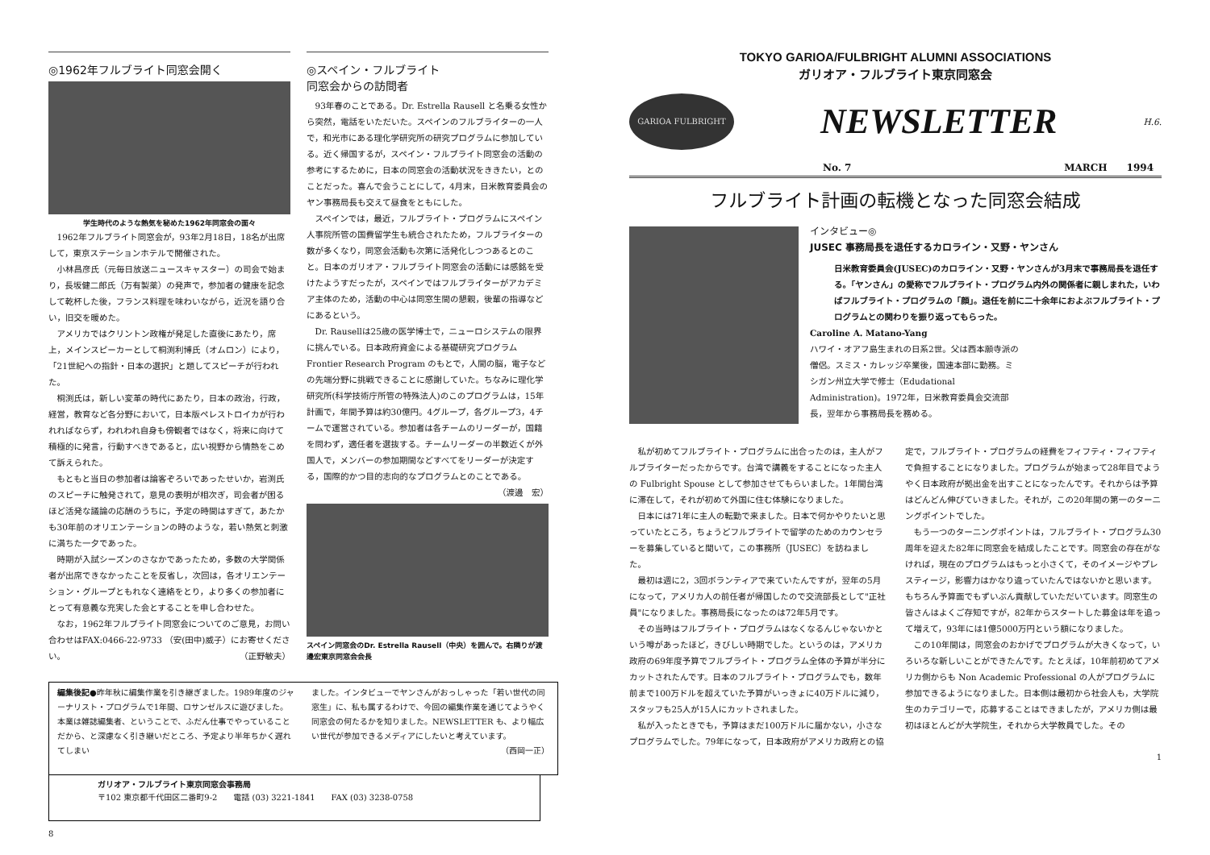◎1962年フルブライト同窓会開く
学生時代のような熱気を秘めた1962年同窓会の面々
1962年フルブライト同窓会が，93年2月18日，18名が出席して，東京ステーションホテルで開催された。
小林昌彦氏（元毎日放送ニュースキャスター）の司会で始まり，長坂健二郎氏（万有製薬）の発声で，参加者の健康を記念して乾杯した後，フランス料理を味わいながら，近況を語り合い，旧交を暖めた。
アメリカではクリントン政権が発足した直後にあたり，席上，メインスピーカーとして桐渕利博氏（オムロン）により，「21世紀への指針・日本の選択」と題してスピーチが行われた。
桐渕氏は，新しい変革の時代にあたり，日本の政治，行政，経営，教育など各分野において，日本版ペレストロイカが行われればならず，われわれ自身も傍観者ではなく，将来に向けて積極的に発言，行動すべきであると，広い視野から情熱をこめて訴えられた。
もともと当日の参加者は論客ぞろいであったせいか，岩渕氏のスピーチに触発されて，意見の表明が相次ぎ，司会者が困るほど活発な議論の応酬のうちに，予定の時間はすぎて，あたかも30年前のオリエンテーションの時のような，若い熱気と刺激に満ちた一夕であった。
時期が入試シーズンのさなかであったため，多数の大学関係者が出席できなかったことを反省し，次回は，各オリエンテーション・グループともれなく連絡をとり，より多くの参加者にとって有意義な充実した会とすることを申し合わせた。
なお，1962年フルブライト同窓会についてのご意見，お問い合わせはFAX:0466-22-9733 （安(田中)威子）にお寄せください。 （正野敏夫）
◎スペイン・フルブライト
同窓会からの訪問者
93年春のことである。Dr. Estrella Rausell と名乗る女性から突然，電話をいただいた。スペインのフルブライターの一人で，和光市にある理化学研究所の研究プログラムに参加している。近く帰国するが，スペイン・フルブライト同窓会の活動の参考にするために，日本の同窓会の活動状況をききたい，とのことだった。喜んで会うことにして，4月末，日米教育委員会のヤン事務局長も交えて昼食をともにした。
スペインでは，最近，フルブライト・プログラムにスペイン人事院所管の国費留学生も統合されたため，フルブライターの数が多くなり，同窓会活動も次第に活発化しつつあるとのこと。日本のガリオア・フルブライト同窓会の活動には感銘を受けたようすだったが，スペインではフルブライターがアカデミア主体のため，活動の中心は同窓生間の懇親，後輩の指導などにあるという。
Dr. Rausellは25歳の医学博士で，ニューロシステムの限界に挑んでいる。日本政府資金による基礎研究プログラム Frontier Research Program のもとで，人間の脳，電子などの先端分野に挑戦できることに感謝していた。ちなみに理化学研究所(科学技術庁所管の特殊法人)のこのプログラムは，15年計画で，年間予算は約30億円。4グループ，各グループ3，4チームで運営されている。参加者は各チームのリーダーが，国籍を問わず，適任者を選抜する。チームリーダーの半数近くが外国人で，メンバーの参加期間などすべてをリーダーが決定する，国際的かつ目的志向的なプログラムとのことである。
（渡邊　宏）
スペイン同窓会のDr. Estrella Rausell（中央）を囲んで。右隣りが渡邊宏東京同窓会会長
編集後記●昨年秋に編集作業を引き継ぎました。1989年度のジャーナリスト・プログラムで1年間、ロサンゼルスに遊びました。本業は雑誌編集者、ということで、ふだん仕事でやっていることだから、と深慮なく引き継いだところ、予定より半年ちかく遅れてしまい
ました。インタビューでヤンさんがおっしゃった「若い世代の同窓生」に、私も属するわけで、今回の編集作業を通じてようやく同窓会の何たるかを知りました。NEWSLETTER も、より幅広い世代が参加できるメディアにしたいと考えています。 （西岡一正）
ガリオア・フルブライト東京同窓会事務局
〒102 東京都千代田区二番町9-2　　電話 (03) 3221-1841　　FAX (03) 3238-0758
8
TOKYO GARIOA/FULBRIGHT ALUMNI ASSOCIATIONS
ガリオア・フルブライト東京同窓会
GARIOA FULBRIGHT
NEWSLETTER
H.6.
No. 7 MARCH　　1994
フルブライト計画の転機となった同窓会結成
インタビュー◎
JUSEC 事務局長を退任するカロライン・又野・ヤンさん
日米教育委員会(JUSEC)のカロライン・又野・ヤンさんが3月末で事務局長を退任する。「ヤンさん」の愛称でフルブライト・プログラム内外の関係者に親しまれた，いわばフルブライト・プログラムの「顔」。退任を前に二十余年におよぶフルブライト・プログラムとの関わりを振り返ってもらった。
Caroline A. Matano-Yang
ハワイ・オアフ島生まれの日系2世。父は西本願寺派の僧侶。スミス・カレッジ卒業後，国連本部に勤務。ミシガン州立大学で修士（Edudational Administration)。1972年，日米教育委員会交流部長，翌年から事務局長を務める。
私が初めてフルブライト・プログラムに出合ったのは，主人がフルブライターだったからです。台湾で講義をすることになった主人の Fulbright Spouse として参加させてもらいました。1年間台湾に滞在して，それが初めて外国に住む体験になりました。
日本には71年に主人の転勤で来ました。日本で何かやりたいと思っていたところ，ちょうどフルブライトで留学のためのカウンセラーを募集していると聞いて，この事務所（JUSEC）を訪ねました。
最初は週に2，3回ボランティアで来ていたんですが，翌年の5月になって，アメリカ人の前任者が帰国したので交流部長として"正社員"になりました。事務局長になったのは72年5月です。
その当時はフルブライト・プログラムはなくなるんじゃないかという噂があったほど，きびしい時期でした。というのは，アメリカ政府の69年度予算でフルブライト・プログラム全体の予算が半分にカットされたんです。日本のフルブライト・プログラムでも，数年前まで100万ドルを超えていた予算がいっきょに40万ドルに減り，スタッフも25人が15人にカットされました。
私が入ったときでも，予算はまだ100万ドルに届かない，小さなプログラムでした。79年になって，日本政府がアメリカ政府との協定で，フルブライト・プログラムの経費をフィフティ・フィフティで負担することになりました。プログラムが始まって28年目でようやく日本政府が拠出金を出すことになったんです。それからは予算はどんどん伸びていきました。それが，この20年間の第一のターニングポイントでした。
もう一つのターニングポイントは，フルブライト・プログラム30周年を迎えた82年に同窓会を結成したことです。同窓会の存在がなければ，現在のプログラムはもっと小さくて，そのイメージやプレスティージ，影響力はかなり違っていたんではないかと思います。もちろん予算面でもずいぶん貢献していただいています。同窓生の皆さんはよくご存知ですが，82年からスタートした募金は年を追って増えて，93年には1億5000万円という額になりました。
この10年間は，同窓会のおかげでプログラムが大きくなって，いろいろな新しいことができたんです。たとえば，10年前初めてアメリカ側からも Non Academic Professional の人がプログラムに参加できるようになりました。日本側は最初から社会人も，大学院生のカテゴリーで，応募することはできましたが，アメリカ側は最初はほとんどが大学院生，それから大学教員でした。その
1